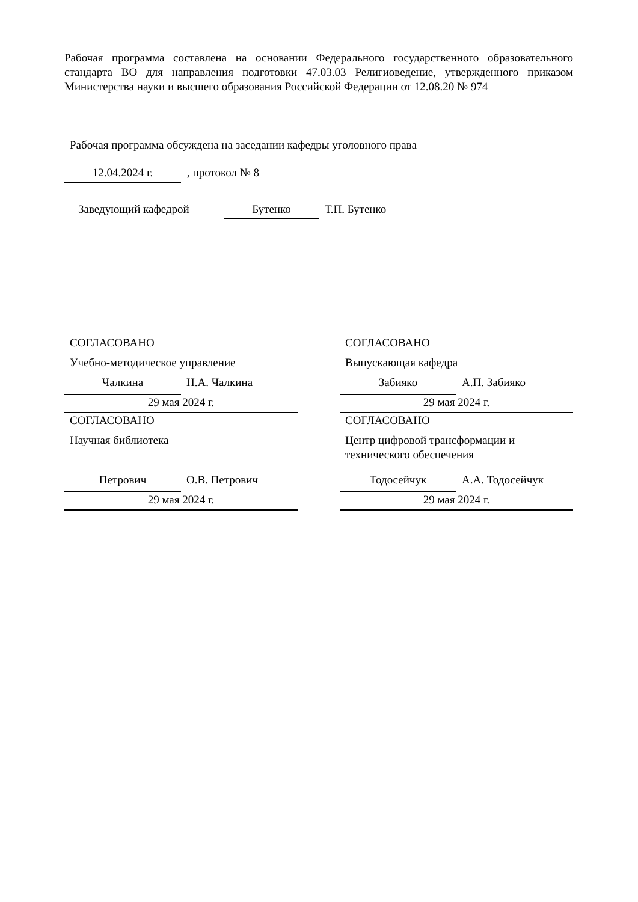Рабочая программа составлена на основании Федерального государственного образовательного стандарта ВО для направления подготовки 47.03.03 Религиоведение, утвержденного приказом Министерства науки и высшего образования Российской Федерации от 12.08.20 № 974
Рабочая программа обсуждена на заседании кафедры уголовного права
12.04.2024 г. , протокол № 8
Заведующий кафедрой Бутенко Т.П. Бутенко
СОГЛАСОВАНО
Учебно-методическое управление
Чалкина Н.А. Чалкина
29 мая 2024 г.
СОГЛАСОВАНО
Научная библиотека
Петрович О.В. Петрович
29 мая 2024 г.
СОГЛАСОВАНО
Выпускающая кафедра
Забияко А.П. Забияко
29 мая 2024 г.
СОГЛАСОВАНО
Центр цифровой трансформации и технического обеспечения
Тодосейчук А.А. Тодосейчук
29 мая 2024 г.